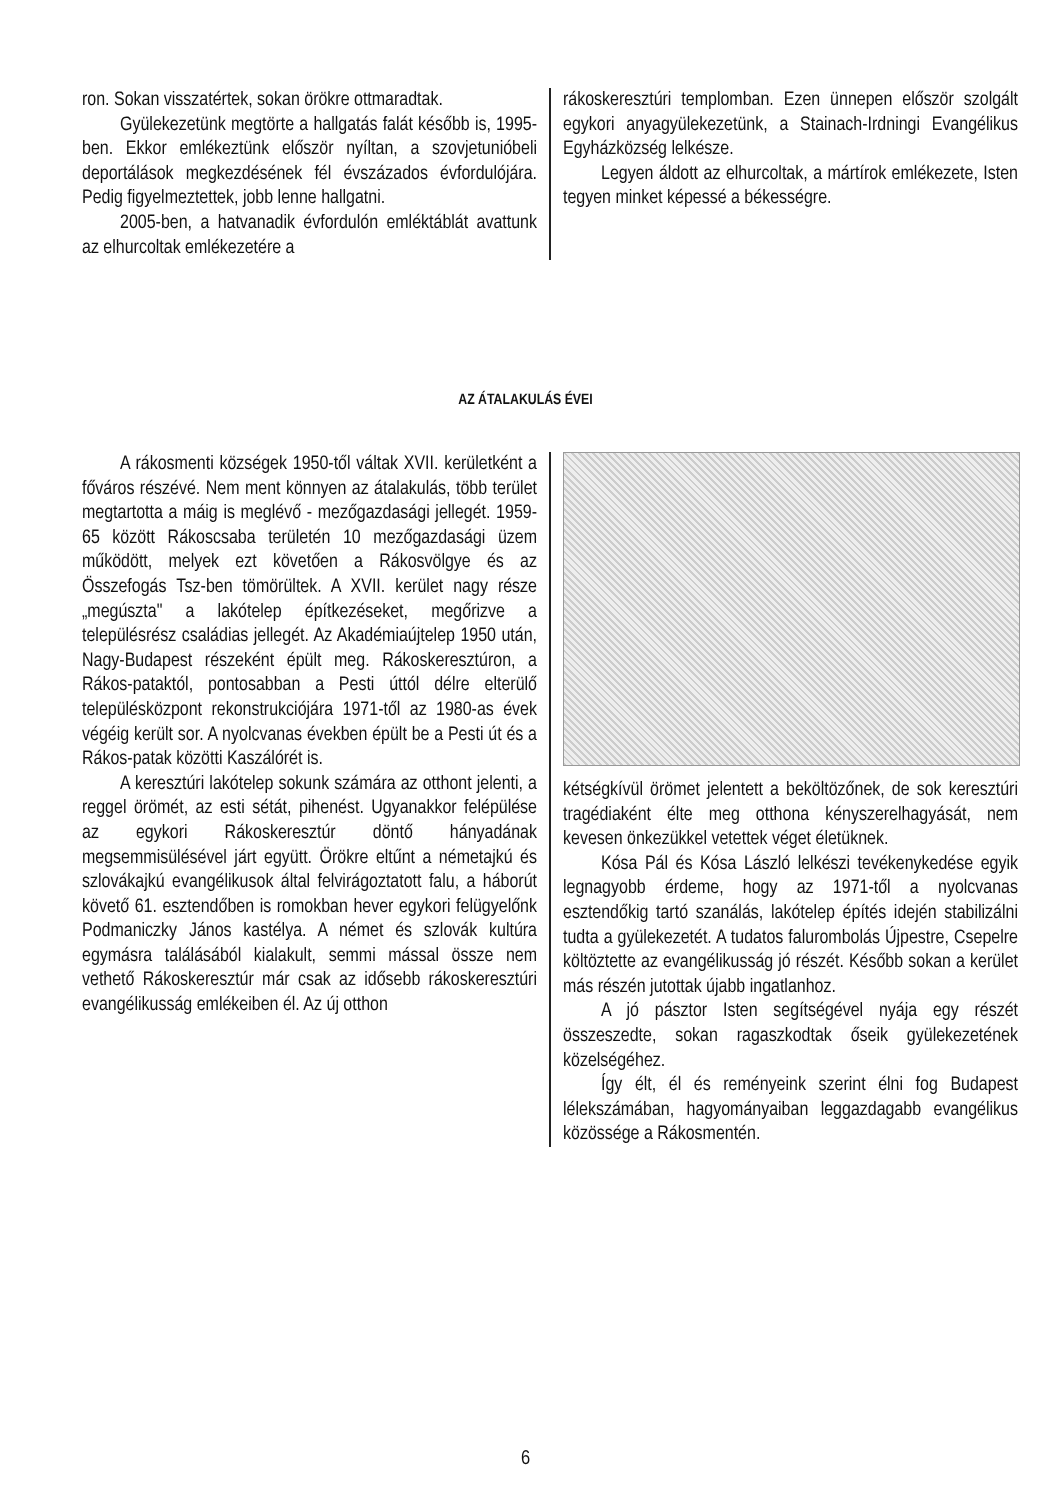ron. Sokan visszatértek, sokan örökre ottmaradtak.
Gyülekezetünk megtörte a hallgatás falát később is, 1995-ben. Ekkor emlékeztünk először nyíltan, a szovjetunióbeli deportálások megkezdésének fél évszázados évfordulójára. Pedig figyelmeztettek, jobb lenne hallgatni.
2005-ben, a hatvanadik évfordulón emléktáblát avattunk az elhurcoltak emlékezetére a
rákoskeresztúri templomban. Ezen ünnepen először szolgált egykori anyagyülekezetünk, a Stainach-Irdningi Evangélikus Egyházközség lelkésze.
Legyen áldott az elhurcoltak, a mártírok emlékezete, Isten tegyen minket képessé a békességre.
AZ ÁTALAKULÁS ÉVEI
A rákosmenti községek 1950-től váltak XVII. kerületként a főváros részévé. Nem ment könnyen az átalakulás, több terület megtartotta a máig is meglévő - mezőgazdasági jellegét. 1959-65 között Rákoscsaba területén 10 mezőgazdasági üzem működött, melyek ezt követően a Rákosvölgye és az Összefogás Tsz-ben tömörültek. A XVII. kerület nagy része „megúszta" a lakótelep építkezéseket, megőrizve a településrész családias jellegét. Az Akadémiaújtelep 1950 után, Nagy-Budapest részeként épült meg. Rákoskeresztúron, a Rákos-pataktól, pontosabban a Pesti úttól délre elterülő településközpont rekonstrukciójára 1971-től az 1980-as évek végéig került sor. A nyolcvanas években épült be a Pesti út és a Rákos-patak közötti Kaszálórét is.
A keresztúri lakótelep sokunk számára az otthont jelenti, a reggel örömét, az esti sétát, pihenést. Ugyanakkor felépülése az egykori Rákoskeresztúr döntő hányadának megsemmisülésével járt együtt. Örökre eltűnt a németajkú és szlovákajkú evangélikusok által felvirágoztatott falu, a háborút követő 61. esztendőben is romokban hever egykori felügyelőnk Podmaniczky János kastélya. A német és szlovák kultúra egymásra találásából kialakult, semmi mással össze nem vethető Rákoskeresztúr már csak az idősebb rákoskeresztúri evangélikusság emlékeiben él. Az új otthon
kétségkívül örömet jelentett a beköltözőnek, de sok keresztúri tragédiaként élte meg otthona kényszerelhagyását, nem kevesen önkezükkel vetettek véget életüknek.
Kósa Pál és Kósa László lelkészi tevékenykedése egyik legnagyobb érdeme, hogy az 1971-től a nyolcvanas esztendőkig tartó szanálás, lakótelep építés idején stabilizálni tudta a gyülekezetét. A tudatos falurombolás Újpestre, Csepelre költöztette az evangélikusság jó részét. Később sokan a kerület más részén jutottak újabb ingatlanhoz.
A jó pásztor Isten segítségével nyája egy részét összeszedte, sokan ragaszkodtak őseik gyülekezetének közelségéhez.
Így élt, él és reményeink szerint élni fog Budapest lélekszámában, hagyományaiban leggazdagabb evangélikus közössége a Rákosmentén.
6